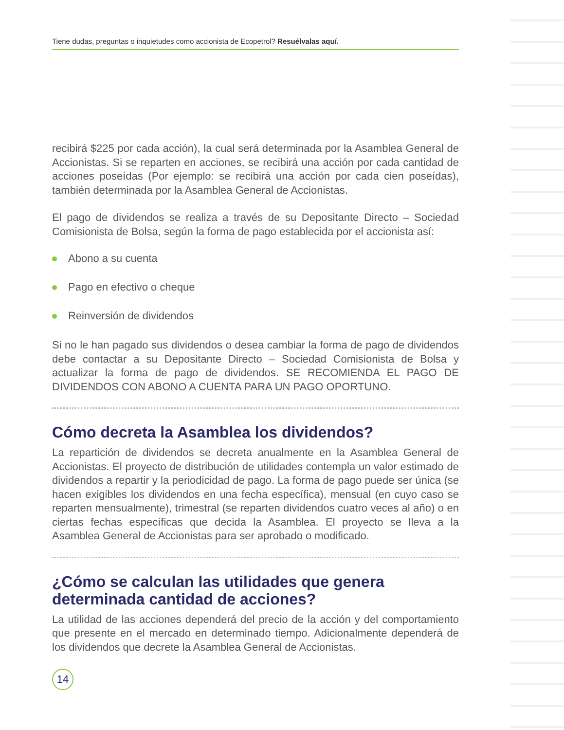Tiene dudas, preguntas o inquietudes como accionista de Ecopetrol? Resuélvalas aquí.
recibirá $225 por cada acción), la cual será determinada por la Asamblea General de Accionistas. Si se reparten en acciones, se recibirá una acción por cada cantidad de acciones poseídas (Por ejemplo: se recibirá una acción por cada cien poseídas), también determinada por la Asamblea General de Accionistas.
El pago de dividendos se realiza a través de su Depositante Directo – Sociedad Comisionista de Bolsa, según la forma de pago establecida por el accionista así:
Abono a su cuenta
Pago en efectivo o cheque
Reinversión de dividendos
Si no le han pagado sus dividendos o desea cambiar la forma de pago de dividendos debe contactar a su Depositante Directo – Sociedad Comisionista de Bolsa y actualizar la forma de pago de dividendos. SE RECOMIENDA EL PAGO DE DIVIDENDOS CON ABONO A CUENTA PARA UN PAGO OPORTUNO.
Cómo decreta la Asamblea los dividendos?
La repartición de dividendos se decreta anualmente en la Asamblea General de Accionistas. El proyecto de distribución de utilidades contempla un valor estimado de dividendos a repartir y la periodicidad de pago. La forma de pago puede ser única (se hacen exigibles los dividendos en una fecha específica), mensual (en cuyo caso se reparten mensualmente), trimestral (se reparten dividendos cuatro veces al año) o en ciertas fechas específicas que decida la Asamblea. El proyecto se lleva a la Asamblea General de Accionistas para ser aprobado o modificado.
¿Cómo se calculan las utilidades que genera determinada cantidad de acciones?
La utilidad de las acciones dependerá del precio de la acción y del comportamiento que presente en el mercado en determinado tiempo. Adicionalmente dependerá de los dividendos que decrete la Asamblea General de Accionistas.
14